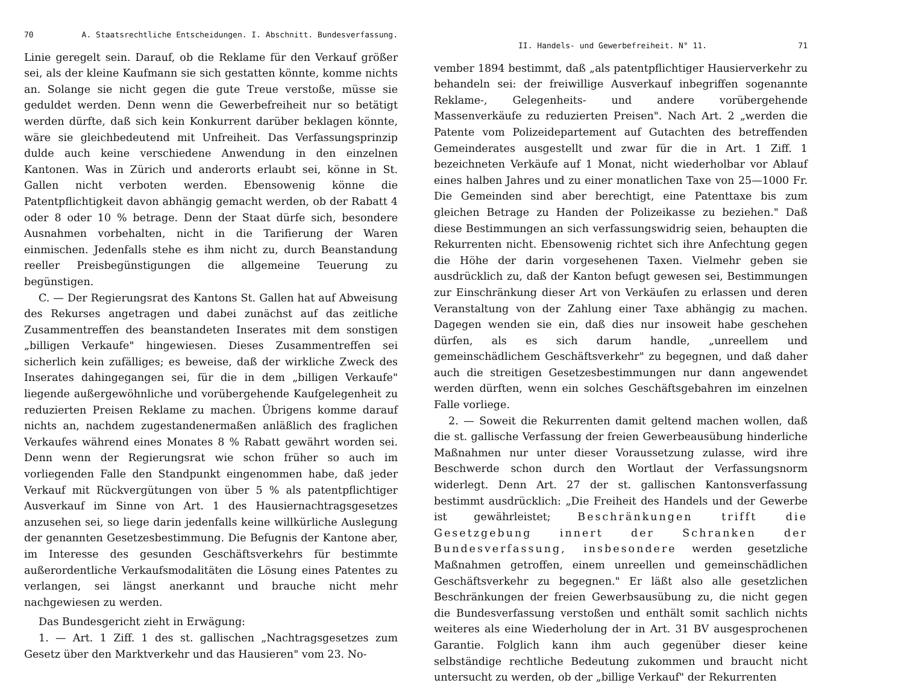70 A. Staatsrechtliche Entscheidungen. I. Abschnitt. Bundesverfassung.
Linie geregelt sein. Darauf, ob die Reklame für den Verkauf größer sei, als der kleine Kaufmann sie sich gestatten könnte, komme nichts an. Solange sie nicht gegen die gute Treue verstoße, müsse sie geduldet werden. Denn wenn die Gewerbefreiheit nur so betätigt werden dürfte, daß sich kein Konkurrent darüber beklagen könnte, wäre sie gleichbedeutend mit Unfreiheit. Das Verfassungsprinzip dulde auch keine verschiedene Anwendung in den einzelnen Kantonen. Was in Zürich und anderorts erlaubt sei, könne in St. Gallen nicht verboten werden. Ebensowenig könne die Patentpflichtigkeit davon abhängig gemacht werden, ob der Rabatt 4 oder 8 oder 10 % betrage. Denn der Staat dürfe sich, besondere Ausnahmen vorbehalten, nicht in die Tarifierung der Waren einmischen. Jedenfalls stehe es ihm nicht zu, durch Beanstandung reeller Preisbegünstigungen die allgemeine Teuerung zu begünstigen.
C. — Der Regierungsrat des Kantons St. Gallen hat auf Abweisung des Rekurses angetragen und dabei zunächst auf das zeitliche Zusammentreffen des beanstandeten Inserates mit dem sonstigen „billigen Verkaufe" hingewiesen. Dieses Zusammentreffen sei sicherlich kein zufälliges; es beweise, daß der wirkliche Zweck des Inserates dahingegangen sei, für die in dem „billigen Verkaufe" liegende außergewöhnliche und vorübergehende Kaufgelegenheit zu reduzierten Preisen Reklame zu machen. Übrigens komme darauf nichts an, nachdem zugestandenermaßen anläßlich des fraglichen Verkaufes während eines Monates 8 % Rabatt gewährt worden sei. Denn wenn der Regierungsrat wie schon früher so auch im vorliegenden Falle den Standpunkt eingenommen habe, daß jeder Verkauf mit Rückvergütungen von über 5 % als patentpflichtiger Ausverkauf im Sinne von Art. 1 des Hausiernachtragsgesetzes anzusehen sei, so liege darin jedenfalls keine willkürliche Auslegung der genannten Gesetzesbestimmung. Die Befugnis der Kantone aber, im Interesse des gesunden Geschäftsverkehrs für bestimmte außerordentliche Verkaufsmodalitäten die Lösung eines Patentes zu verlangen, sei längst anerkannt und brauche nicht mehr nachgewiesen zu werden.
Das Bundesgericht zieht in Erwägung:
1. — Art. 1 Ziff. 1 des st. gallischen „Nachtragsgesetzes zum Gesetz über den Marktverkehr und das Hausieren" vom 23. No-
II. Handels- und Gewerbefreiheit. N° 11. 71
vember 1894 bestimmt, daß „als patentpflichtiger Hausierverkehr zu behandeln sei: der freiwillige Ausverkauf inbegriffen sogenannte Reklame-, Gelegenheits- und andere vorübergehende Massenverkäufe zu reduzierten Preisen". Nach Art. 2 „werden die Patente vom Polizeidepartement auf Gutachten des betreffenden Gemeinderates ausgestellt und zwar für die in Art. 1 Ziff. 1 bezeichneten Verkäufe auf 1 Monat, nicht wiederholbar vor Ablauf eines halben Jahres und zu einer monatlichen Taxe von 25—1000 Fr. Die Gemeinden sind aber berechtigt, eine Patenttaxe bis zum gleichen Betrage zu Handen der Polizeikasse zu beziehen." Daß diese Bestimmungen an sich verfassungswidrig seien, behaupten die Rekurrenten nicht. Ebensowenig richtet sich ihre Anfechtung gegen die Höhe der darin vorgesehenen Taxen. Vielmehr geben sie ausdrücklich zu, daß der Kanton befugt gewesen sei, Bestimmungen zur Einschränkung dieser Art von Verkäufen zu erlassen und deren Veranstaltung von der Zahlung einer Taxe abhängig zu machen. Dagegen wenden sie ein, daß dies nur insoweit habe geschehen dürfen, als es sich darum handle, „unreellem und gemeinschädlichem Geschäftsverkehr" zu begegnen, und daß daher auch die streitigen Gesetzesbestimmungen nur dann angewendet werden dürften, wenn ein solches Geschäftsgebahren im einzelnen Falle vorliege.
2. — Soweit die Rekurrenten damit geltend machen wollen, daß die st. gallische Verfassung der freien Gewerbeausübung hinderliche Maßnahmen nur unter dieser Voraussetzung zulasse, wird ihre Beschwerde schon durch den Wortlaut der Verfassungsnorm widerlegt. Denn Art. 27 der st. gallischen Kantonsverfassung bestimmt ausdrücklich: „Die Freiheit des Handels und der Gewerbe ist gewährleistet; Beschränkungen trifft die Gesetzgebung innert der Schranken der Bundesverfassung, insbesondere werden gesetzliche Maßnahmen getroffen, einem unreellen und gemeinschädlichen Geschäftsverkehr zu begegnen." Er läßt also alle gesetzlichen Beschränkungen der freien Gewerbsausübung zu, die nicht gegen die Bundesverfassung verstoßen und enthält somit sachlich nichts weiteres als eine Wiederholung der in Art. 31 BV ausgesprochenen Garantie. Folglich kann ihm auch gegenüber dieser keine selbständige rechtliche Bedeutung zukommen und braucht nicht untersucht zu werden, ob der „billige Verkauf" der Rekurrenten